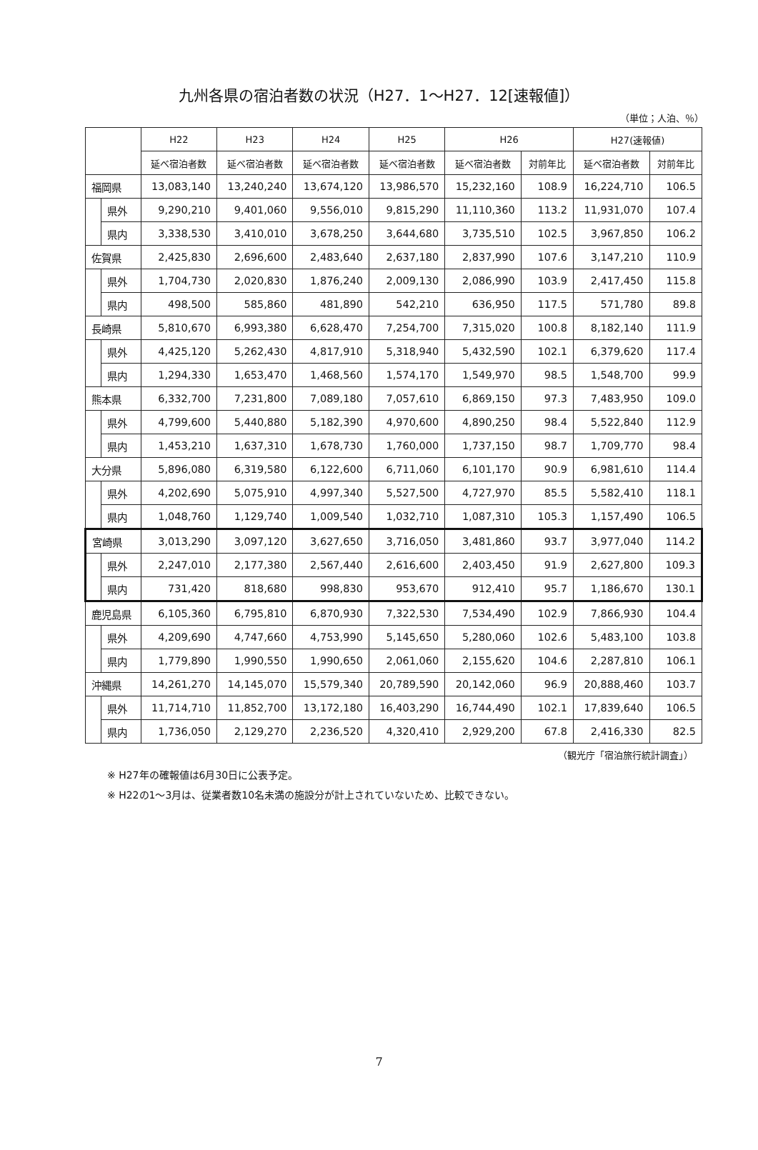九州各県の宿泊者数の状況（H27．1～H27．12[速報値]）
（単位；人泊、％）
| | | H22 | H23 | H24 | H25 | H26 | | H27(速報値) | |
| --- | --- | --- | --- | --- | --- | --- | --- | --- | --- |
| | | 延べ宿泊者数 | 延べ宿泊者数 | 延べ宿泊者数 | 延べ宿泊者数 | 延べ宿泊者数 | 対前年比 | 延べ宿泊者数 | 対前年比 |
| 福岡県 | | 13,083,140 | 13,240,240 | 13,674,120 | 13,986,570 | 15,232,160 | 108.9 | 16,224,710 | 106.5 |
| | 県外 | 9,290,210 | 9,401,060 | 9,556,010 | 9,815,290 | 11,110,360 | 113.2 | 11,931,070 | 107.4 |
| | 県内 | 3,338,530 | 3,410,010 | 3,678,250 | 3,644,680 | 3,735,510 | 102.5 | 3,967,850 | 106.2 |
| 佐賀県 | | 2,425,830 | 2,696,600 | 2,483,640 | 2,637,180 | 2,837,990 | 107.6 | 3,147,210 | 110.9 |
| | 県外 | 1,704,730 | 2,020,830 | 1,876,240 | 2,009,130 | 2,086,990 | 103.9 | 2,417,450 | 115.8 |
| | 県内 | 498,500 | 585,860 | 481,890 | 542,210 | 636,950 | 117.5 | 571,780 | 89.8 |
| 長崎県 | | 5,810,670 | 6,993,380 | 6,628,470 | 7,254,700 | 7,315,020 | 100.8 | 8,182,140 | 111.9 |
| | 県外 | 4,425,120 | 5,262,430 | 4,817,910 | 5,318,940 | 5,432,590 | 102.1 | 6,379,620 | 117.4 |
| | 県内 | 1,294,330 | 1,653,470 | 1,468,560 | 1,574,170 | 1,549,970 | 98.5 | 1,548,700 | 99.9 |
| 熊本県 | | 6,332,700 | 7,231,800 | 7,089,180 | 7,057,610 | 6,869,150 | 97.3 | 7,483,950 | 109.0 |
| | 県外 | 4,799,600 | 5,440,880 | 5,182,390 | 4,970,600 | 4,890,250 | 98.4 | 5,522,840 | 112.9 |
| | 県内 | 1,453,210 | 1,637,310 | 1,678,730 | 1,760,000 | 1,737,150 | 98.7 | 1,709,770 | 98.4 |
| 大分県 | | 5,896,080 | 6,319,580 | 6,122,600 | 6,711,060 | 6,101,170 | 90.9 | 6,981,610 | 114.4 |
| | 県外 | 4,202,690 | 5,075,910 | 4,997,340 | 5,527,500 | 4,727,970 | 85.5 | 5,582,410 | 118.1 |
| | 県内 | 1,048,760 | 1,129,740 | 1,009,540 | 1,032,710 | 1,087,310 | 105.3 | 1,157,490 | 106.5 |
| 宮崎県 | | 3,013,290 | 3,097,120 | 3,627,650 | 3,716,050 | 3,481,860 | 93.7 | 3,977,040 | 114.2 |
| | 県外 | 2,247,010 | 2,177,380 | 2,567,440 | 2,616,600 | 2,403,450 | 91.9 | 2,627,800 | 109.3 |
| | 県内 | 731,420 | 818,680 | 998,830 | 953,670 | 912,410 | 95.7 | 1,186,670 | 130.1 |
| 鹿児島県 | | 6,105,360 | 6,795,810 | 6,870,930 | 7,322,530 | 7,534,490 | 102.9 | 7,866,930 | 104.4 |
| | 県外 | 4,209,690 | 4,747,660 | 4,753,990 | 5,145,650 | 5,280,060 | 102.6 | 5,483,100 | 103.8 |
| | 県内 | 1,779,890 | 1,990,550 | 1,990,650 | 2,061,060 | 2,155,620 | 104.6 | 2,287,810 | 106.1 |
| 沖縄県 | | 14,261,270 | 14,145,070 | 15,579,340 | 20,789,590 | 20,142,060 | 96.9 | 20,888,460 | 103.7 |
| | 県外 | 11,714,710 | 11,852,700 | 13,172,180 | 16,403,290 | 16,744,490 | 102.1 | 17,839,640 | 106.5 |
| | 県内 | 1,736,050 | 2,129,270 | 2,236,520 | 4,320,410 | 2,929,200 | 67.8 | 2,416,330 | 82.5 |
（観光庁「宿泊旅行統計調査」）
※ H27年の確報値は6月30日に公表予定。
※ H22の1～3月は、従業者数10名未満の施設分が計上されていないため、比較できない。
7